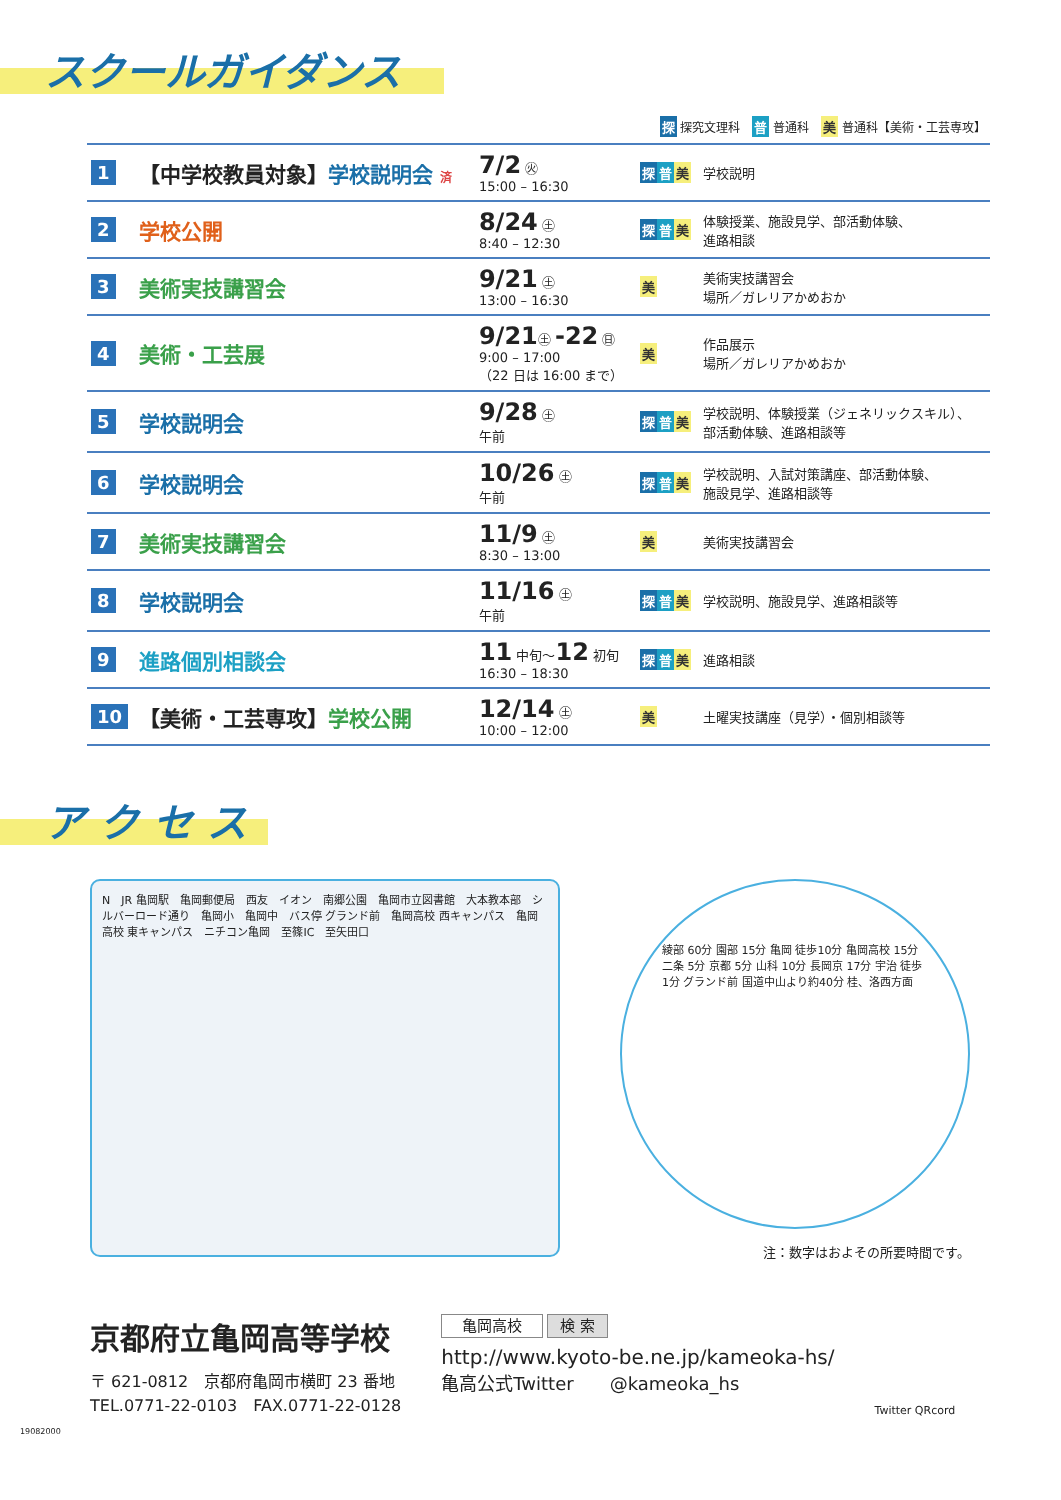スクールガイダンス
探 探究文理科　普 普通科　美 普通科【美術・工芸専攻】
| 1 | 【中学校教員対象】 学校説明会 済 | 7/2 ㊋ 15:00 – 16:30 | 探 普 美 | 学校説明 |
| 2 | 学校公開 | 8/24 ㊏ 8:40 – 12:30 | 探 普 美 | 体験授業、施設見学、部活動体験、 進路相談 |
| 3 | 美術実技講習会 | 9/21 ㊏ 13:00 – 16:30 | 美 | 美術実技講習会 場所／ガレリアかめおか |
| 4 | 美術・工芸展 | 9/21 ㊏ -22 ㊐ 9:00 – 17:00 （22 日は 16:00 まで） | 美 | 作品展示 場所／ガレリアかめおか |
| 5 | 学校説明会 | 9/28 ㊏ 午前 | 探 普 美 | 学校説明、体験授業（ジェネリックスキル）、 部活動体験、進路相談等 |
| 6 | 学校説明会 | 10/26 ㊏ 午前 | 探 普 美 | 学校説明、入試対策講座、部活動体験、 施設見学、進路相談等 |
| 7 | 美術実技講習会 | 11/9 ㊏ 8:30 – 13:00 | 美 | 美術実技講習会 |
| 8 | 学校説明会 | 11/16 ㊏ 午前 | 探 普 美 | 学校説明、施設見学、進路相談等 |
| 9 | 進路個別相談会 | 11 中旬～ 12 初旬 16:30 – 18:30 | 探 普 美 | 進路相談 |
| 10 | 【美術・工芸専攻】 学校公開 | 12/14 ㊏ 10:00 – 12:00 | 美 | 土曜実技講座（見学）・個別相談等 |
ア ク セ ス
N　JR 亀岡駅　亀岡郵便局　西友　イオン　南郷公園　亀岡市立図書館　大本教本部　シルバーロード通り　亀岡小　亀岡中　バス停 グランド前　亀岡高校 西キャンパス　亀岡高校 東キャンパス　ニチコン亀岡　至篠IC　至矢田口
綾部 60分 園部 15分 亀岡 徒歩10分 亀岡高校 15分 二条 5分 京都 5分 山科 10分 長岡京 17分 宇治 徒歩1分 グランド前 国道中山より約40分 桂、洛西方面
注：数字はおよその所要時間です。
京都府立亀岡高等学校
〒 621-0812　京都府亀岡市横町 23 番地
TEL.0771-22-0103　FAX.0771-22-0128
亀岡高校 検 索
http://www.kyoto-be.ne.jp/kameoka-hs/
亀高公式Twitter　　@kameoka_hs
Twitter QRcord
19082000